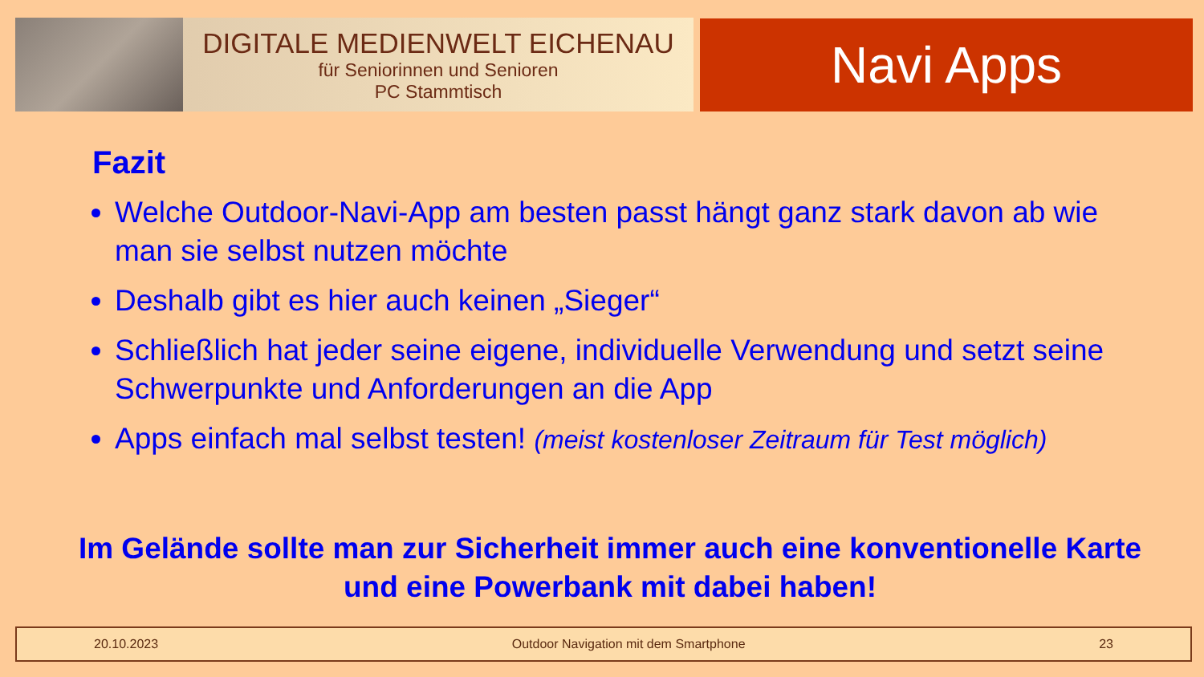DIGITALE MEDIENWELT EICHENAU
für Seniorinnen und Senioren
PC Stammtisch
Navi Apps
Fazit
Welche Outdoor-Navi-App am besten passt hängt ganz stark davon ab wie man sie selbst nutzen möchte
Deshalb gibt es hier auch keinen „Sieger“
Schließlich hat jeder seine eigene, individuelle Verwendung und setzt seine Schwerpunkte und Anforderungen an die App
Apps einfach mal selbst testen! (meist kostenloser Zeitraum für Test möglich)
Im Gelände sollte man zur Sicherheit immer auch eine konventionelle Karte und eine Powerbank mit dabei haben!
20.10.2023 Outdoor Navigation mit dem Smartphone 23